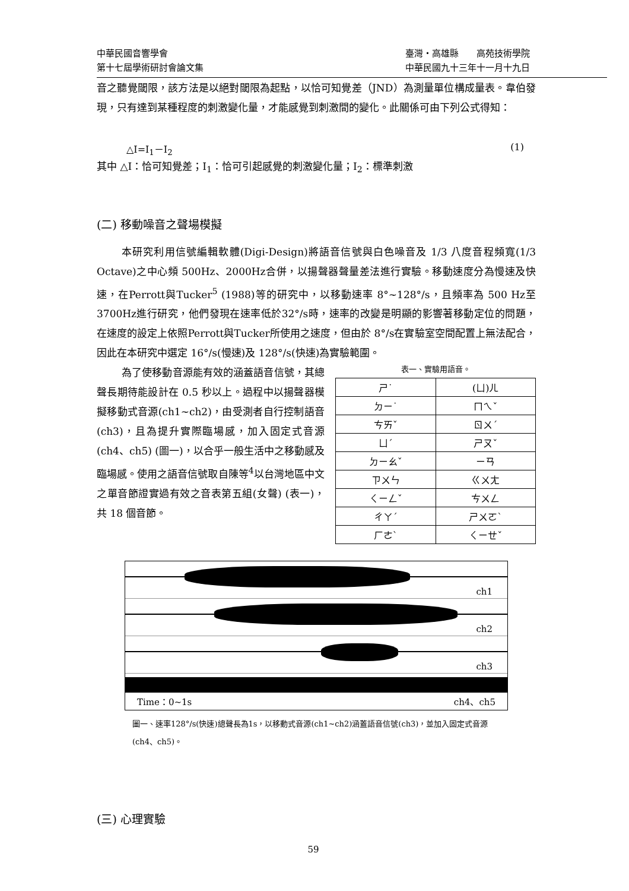中華民國音響學會
第十七屆學術研討會論文集
臺灣・高雄縣　　高苑技術學院
中華民國九十三年十一月十九日
音之聽覺閾限，該方法是以絕對閾限為起點，以恰可知覺差（JND）為測量單位構成量表。韋伯發現，只有達到某種程度的刺激變化量，才能感覺到刺激間的變化。此關係可由下列公式得知：
△I=I<sub>1</sub>－I<sub>2</sub> (1)
其中 △I：恰可知覺差；I<sub>1</sub>：恰可引起感覺的刺激變化量；I<sub>2</sub>：標準刺激
(二) 移動噪音之聲場模擬
本研究利用信號編輯軟體(Digi-Design)將語音信號與白色噪音及 1/3 八度音程頻寬(1/3 Octave)之中心頻 500Hz、2000Hz合併，以揚聲器聲量差法進行實驗。移動速度分為慢速及快速，在Perrott與Tucker<sup>5</sup> (1988)等的研究中，以移動速率 8°~128°/s，且頻率為 500 Hz至 3700Hz進行研究，他們發現在速率低於32°/s時，速率的改變是明顯的影響著移動定位的問題，在速度的設定上依照Perrott與Tucker所使用之速度，但由於 8°/s在實驗室空間配置上無法配合，因此在本研究中選定 16°/s(慢速)及 128°/s(快速)為實驗範圍。
為了使移動音源能有效的涵蓋語音信號，其總聲長期待能設計在 0.5 秒以上。過程中以揚聲器模擬移動式音源(ch1~ch2)，由受測者自行控制語音(ch3)，且為提升實際臨場感，加入固定式音源 (ch4、ch5) (圖一)，以合乎一般生活中之移動感及臨場感。使用之語音信號取自陳等<sup>4</sup>以台灣地區中文之單音節證實過有效之音表第五組(女聲) (表一)，共 18 個音節。
表一、實驗用語音。
| ㄕ˙ | (ㄩ)ㄦ |
| ㄉㄧ˙ | ㄇㄟˇ |
| ㄘㄞˇ | ㄖㄨˊ |
| ㄩˊ | ㄕㄡˇ |
| ㄉㄧㄠˇ | ㄧㄢ |
| ㄗㄨㄣ | ㄍㄨㄤ |
| ㄑㄧㄥˇ | ㄘㄨㄥ |
| ㄔㄚˊ | ㄕㄨㄛˋ |
| ㄏㄜˋ | ㄑㄧㄝˇ |
ch1
ch2
ch3
Time：0~1s ch4、ch5
圖一、速率128°/s(快速)總聲長為1s，以移動式音源(ch1~ch2)涵蓋語音信號(ch3)，並加入固定式音源 (ch4、ch5)。
(三) 心理實驗
59